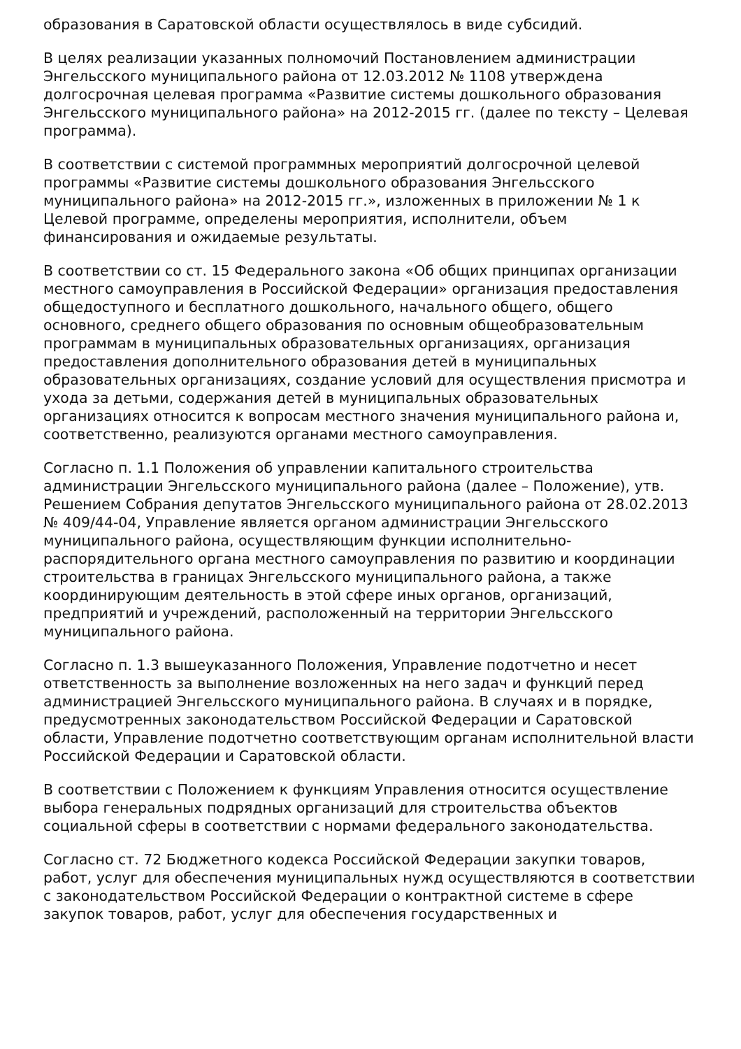образования в Саратовской области осуществлялось в виде субсидий.
В целях реализации указанных полномочий Постановлением администрации Энгельсского муниципального района от 12.03.2012 № 1108 утверждена долгосрочная целевая программа «Развитие системы дошкольного образования Энгельсского муниципального района» на 2012-2015 гг. (далее по тексту – Целевая программа).
В соответствии с системой программных мероприятий долгосрочной целевой программы «Развитие системы дошкольного образования Энгельсского муниципального района» на 2012-2015 гг.», изложенных в приложении № 1 к Целевой программе, определены мероприятия, исполнители, объем финансирования и ожидаемые результаты.
В соответствии со ст. 15 Федерального закона «Об общих принципах организации местного самоуправления в Российской Федерации» организация предоставления общедоступного и бесплатного дошкольного, начального общего, общего основного, среднего общего образования по основным общеобразовательным программам в муниципальных образовательных организациях, организация предоставления дополнительного образования детей в муниципальных образовательных организациях, создание условий для осуществления присмотра и ухода за детьми, содержания детей в муниципальных образовательных организациях относится к вопросам местного значения муниципального района и, соответственно, реализуются органами местного самоуправления.
Согласно п. 1.1 Положения об управлении капитального строительства администрации Энгельсского муниципального района (далее – Положение), утв. Решением Собрания депутатов Энгельсского муниципального района от 28.02.2013 № 409/44-04, Управление является органом администрации Энгельсского муниципального района, осуществляющим функции исполнительно-распорядительного органа местного самоуправления по развитию и координации строительства в границах Энгельсского муниципального района, а также координирующим деятельность в этой сфере иных органов, организаций, предприятий и учреждений, расположенный на территории Энгельсского муниципального района.
Согласно п. 1.3 вышеуказанного Положения, Управление подотчетно и несет ответственность за выполнение возложенных на него задач и функций перед администрацией Энгельсского муниципального района. В случаях и в порядке, предусмотренных законодательством Российской Федерации и Саратовской области, Управление подотчетно соответствующим органам исполнительной власти Российской Федерации и Саратовской области.
В соответствии с Положением к функциям Управления относится осуществление выбора генеральных подрядных организаций для строительства объектов социальной сферы в соответствии с нормами федерального законодательства.
Согласно ст. 72 Бюджетного кодекса Российской Федерации закупки товаров, работ, услуг для обеспечения муниципальных нужд осуществляются в соответствии с законодательством Российской Федерации о контрактной системе в сфере закупок товаров, работ, услуг для обеспечения государственных и